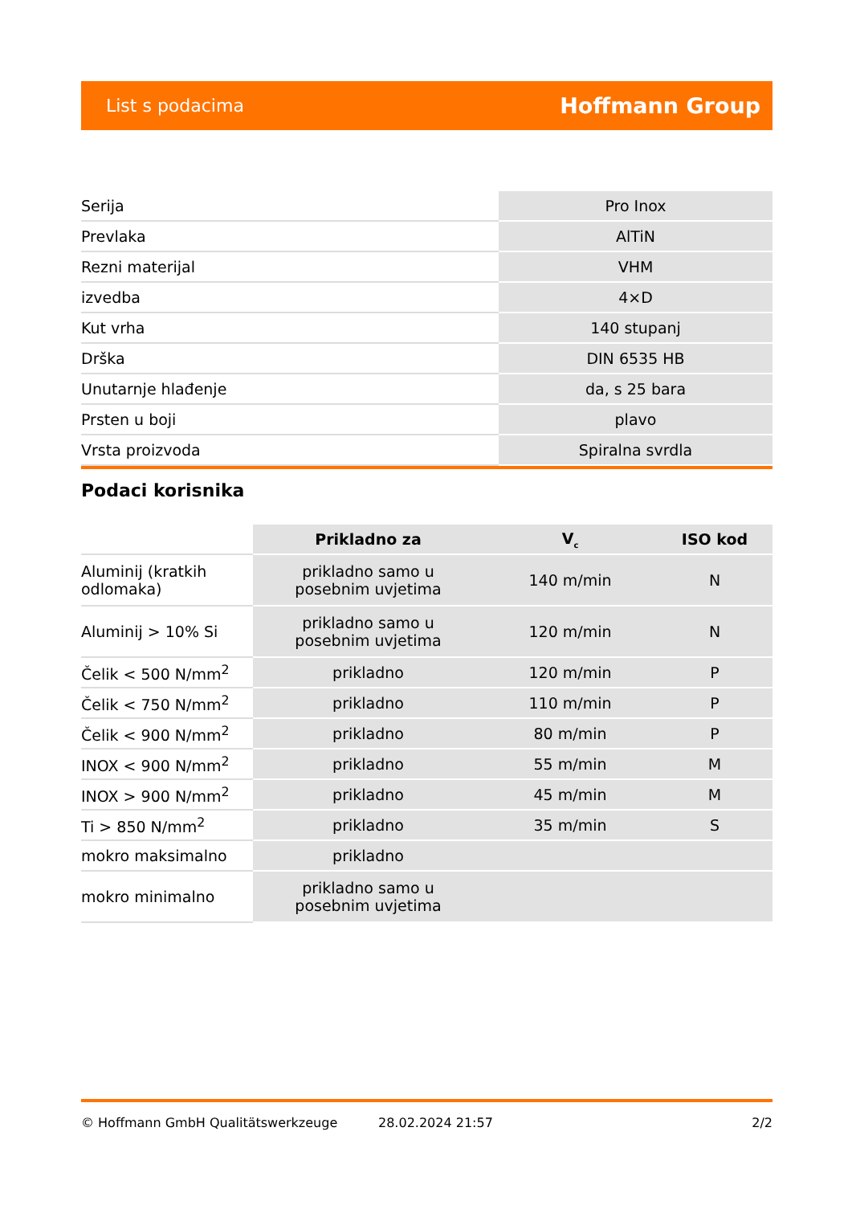List s podacima Hoffmann Group
| Serija | Pro Inox |
| Prevlaka | AlTiN |
| Rezni materijal | VHM |
| izvedba | 4×D |
| Kut vrha | 140 stupanj |
| Drška | DIN 6535 HB |
| Unutarnje hlađenje | da, s 25 bara |
| Prsten u boji | plavo |
| Vrsta proizvoda | Spiralna svrdla |
Podaci korisnika
| | Prikladno za | V<sub>c</sub> | ISO kod |
| --- | --- | --- | --- |
| Aluminij (kratkih odlomaka) | prikladno samo u posebnim uvjetima | 140 m/min | N |
| Aluminij > 10% Si | prikladno samo u posebnim uvjetima | 120 m/min | N |
| Čelik < 500 N/mm<sup>2</sup> | prikladno | 120 m/min | P |
| Čelik < 750 N/mm<sup>2</sup> | prikladno | 110 m/min | P |
| Čelik < 900 N/mm<sup>2</sup> | prikladno | 80 m/min | P |
| INOX < 900 N/mm<sup>2</sup> | prikladno | 55 m/min | M |
| INOX > 900 N/mm<sup>2</sup> | prikladno | 45 m/min | M |
| Ti > 850 N/mm<sup>2</sup> | prikladno | 35 m/min | S |
| mokro maksimalno | prikladno | | |
| mokro minimalno | prikladno samo u posebnim uvjetima | | |
© Hoffmann GmbH Qualitätswerkzeuge 28.02.2024 21:57 2/2